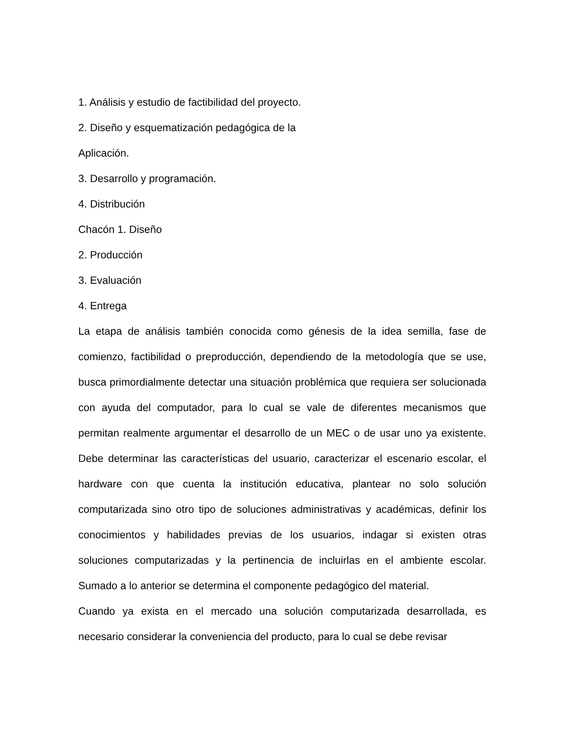1. Análisis y estudio de factibilidad del proyecto.
2. Diseño y esquematización pedagógica de la
Aplicación.
3. Desarrollo y programación.
4. Distribución
Chacón 1. Diseño
2. Producción
3. Evaluación
4. Entrega
La etapa de análisis también conocida como génesis de la idea semilla, fase de comienzo, factibilidad o preproducción, dependiendo de la metodología que se use, busca primordialmente detectar una situación problémica que requiera ser solucionada con ayuda del computador, para lo cual se vale de diferentes mecanismos que permitan realmente argumentar el desarrollo de un MEC o de usar uno ya existente. Debe determinar las características del usuario, caracterizar el escenario escolar, el hardware con que cuenta la institución educativa, plantear no solo solución computarizada sino otro tipo de soluciones administrativas y académicas, definir los conocimientos y habilidades previas de los usuarios, indagar si existen otras soluciones computarizadas y la pertinencia de incluirlas en el ambiente escolar. Sumado a lo anterior se determina el componente pedagógico del material.
Cuando ya exista en el mercado una solución computarizada desarrollada, es necesario considerar la conveniencia del producto, para lo cual se debe revisar